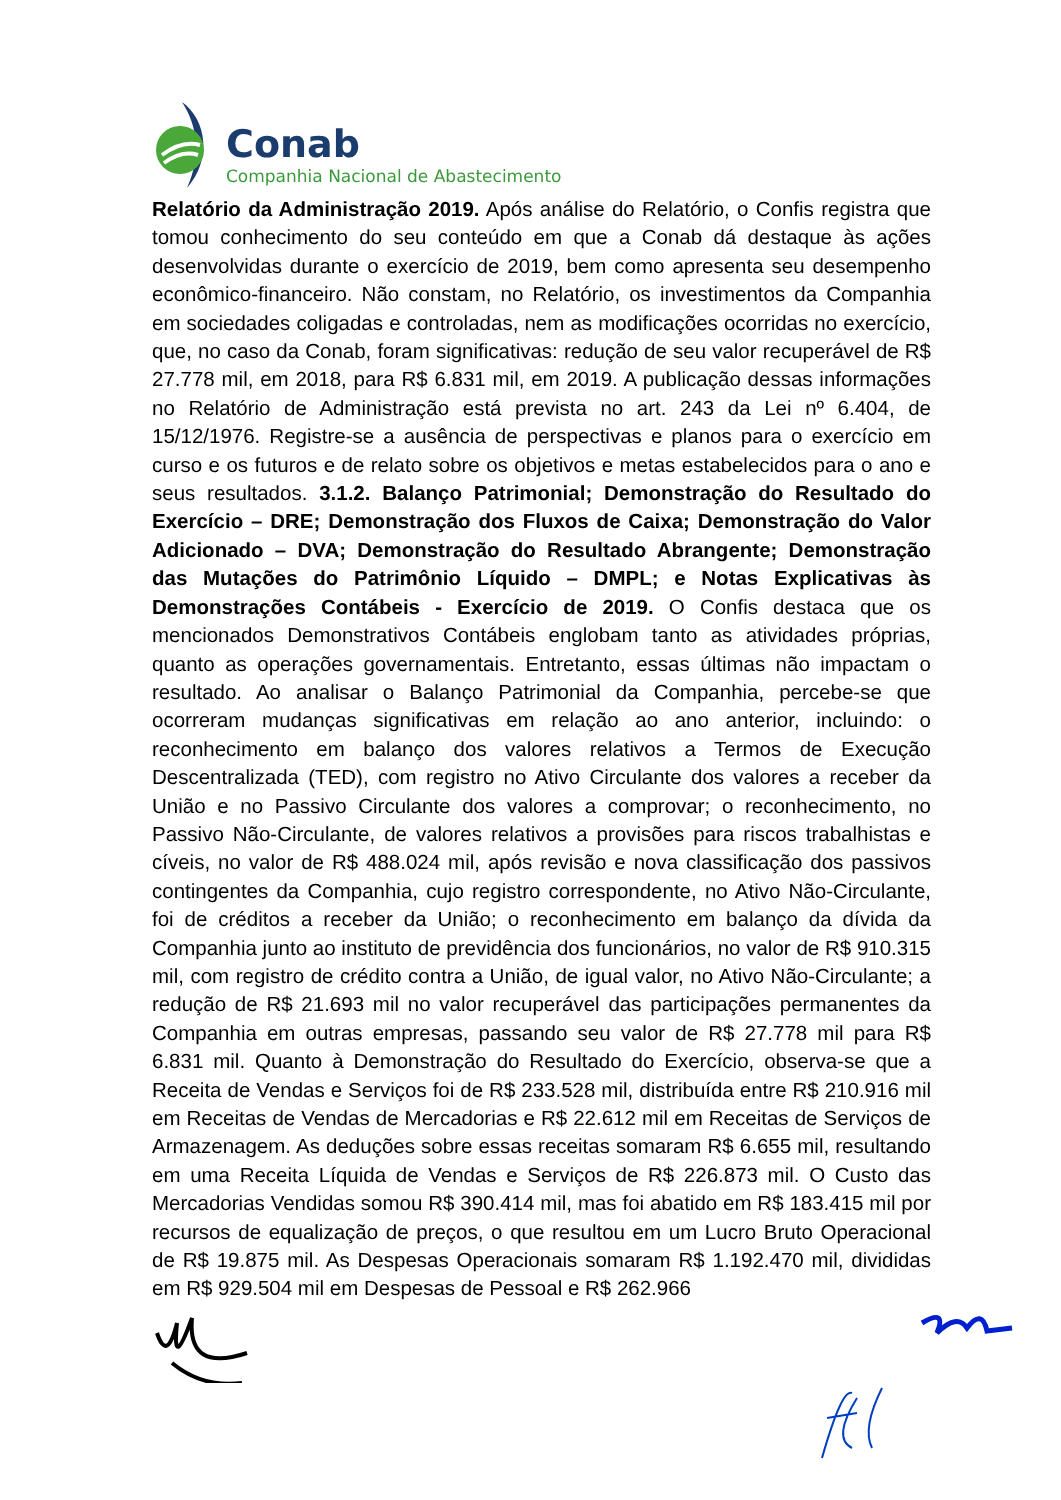Conab
Companhia Nacional de Abastecimento
Relatório da Administração 2019. Após análise do Relatório, o Confis registra que tomou conhecimento do seu conteúdo em que a Conab dá destaque às ações desenvolvidas durante o exercício de 2019, bem como apresenta seu desempenho econômico-financeiro. Não constam, no Relatório, os investimentos da Companhia em sociedades coligadas e controladas, nem as modificações ocorridas no exercício, que, no caso da Conab, foram significativas: redução de seu valor recuperável de R$ 27.778 mil, em 2018, para R$ 6.831 mil, em 2019. A publicação dessas informações no Relatório de Administração está prevista no art. 243 da Lei nº 6.404, de 15/12/1976. Registre-se a ausência de perspectivas e planos para o exercício em curso e os futuros e de relato sobre os objetivos e metas estabelecidos para o ano e seus resultados. 3.1.2. Balanço Patrimonial; Demonstração do Resultado do Exercício – DRE; Demonstração dos Fluxos de Caixa; Demonstração do Valor Adicionado – DVA; Demonstração do Resultado Abrangente; Demonstração das Mutações do Patrimônio Líquido – DMPL; e Notas Explicativas às Demonstrações Contábeis - Exercício de 2019. O Confis destaca que os mencionados Demonstrativos Contábeis englobam tanto as atividades próprias, quanto as operações governamentais. Entretanto, essas últimas não impactam o resultado. Ao analisar o Balanço Patrimonial da Companhia, percebe-se que ocorreram mudanças significativas em relação ao ano anterior, incluindo: o reconhecimento em balanço dos valores relativos a Termos de Execução Descentralizada (TED), com registro no Ativo Circulante dos valores a receber da União e no Passivo Circulante dos valores a comprovar; o reconhecimento, no Passivo Não-Circulante, de valores relativos a provisões para riscos trabalhistas e cíveis, no valor de R$ 488.024 mil, após revisão e nova classificação dos passivos contingentes da Companhia, cujo registro correspondente, no Ativo Não-Circulante, foi de créditos a receber da União; o reconhecimento em balanço da dívida da Companhia junto ao instituto de previdência dos funcionários, no valor de R$ 910.315 mil, com registro de crédito contra a União, de igual valor, no Ativo Não-Circulante; a redução de R$ 21.693 mil no valor recuperável das participações permanentes da Companhia em outras empresas, passando seu valor de R$ 27.778 mil para R$ 6.831 mil. Quanto à Demonstração do Resultado do Exercício, observa-se que a Receita de Vendas e Serviços foi de R$ 233.528 mil, distribuída entre R$ 210.916 mil em Receitas de Vendas de Mercadorias e R$ 22.612 mil em Receitas de Serviços de Armazenagem. As deduções sobre essas receitas somaram R$ 6.655 mil, resultando em uma Receita Líquida de Vendas e Serviços de R$ 226.873 mil. O Custo das Mercadorias Vendidas somou R$ 390.414 mil, mas foi abatido em R$ 183.415 mil por recursos de equalização de preços, o que resultou em um Lucro Bruto Operacional de R$ 19.875 mil. As Despesas Operacionais somaram R$ 1.192.470 mil, divididas em R$ 929.504 mil em Despesas de Pessoal e R$ 262.966